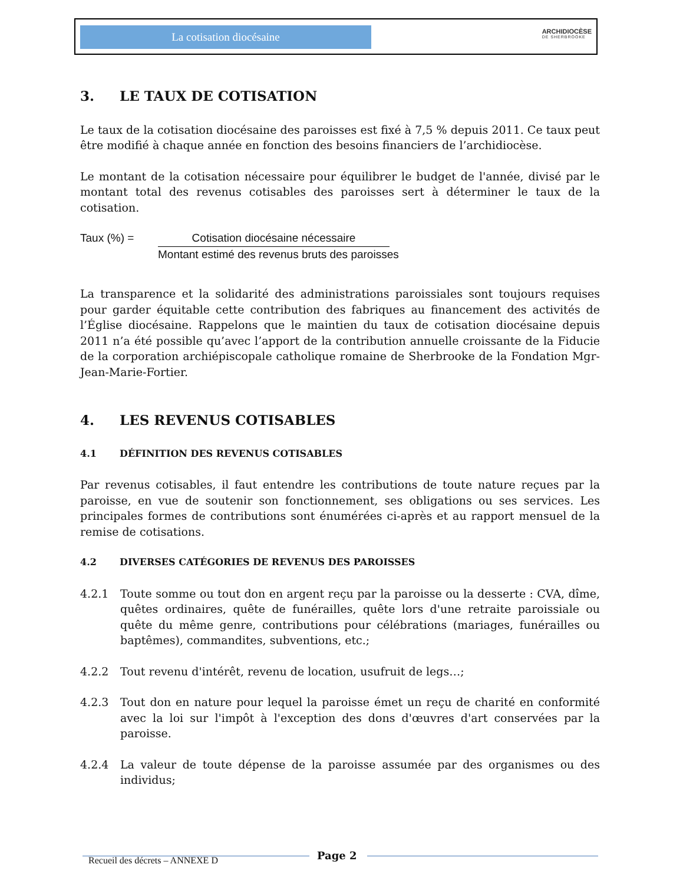La cotisation diocésaine ARCHIDIOCÈSE
DE SHERBROOKE
3. LE TAUX DE COTISATION
Le taux de la cotisation diocésaine des paroisses est fixé à 7,5 % depuis 2011. Ce taux peut être modifié à chaque année en fonction des besoins financiers de l’archidiocèse.
Le montant de la cotisation nécessaire pour équilibrer le budget de l'année, divisé par le montant total des revenus cotisables des paroisses sert à déterminer le taux de la cotisation.
Taux (%) = Cotisation diocésaine nécessaire
Montant estimé des revenus bruts des paroisses
La transparence et la solidarité des administrations paroissiales sont toujours requises pour garder équitable cette contribution des fabriques au financement des activités de l’Église diocésaine. Rappelons que le maintien du taux de cotisation diocésaine depuis 2011 n’a été possible qu’avec l’apport de la contribution annuelle croissante de la Fiducie de la corporation archiépiscopale catholique romaine de Sherbrooke de la Fondation Mgr-Jean-Marie-Fortier.
4. LES REVENUS COTISABLES
4.1 DÉFINITION DES REVENUS COTISABLES
Par revenus cotisables, il faut entendre les contributions de toute nature reçues par la paroisse, en vue de soutenir son fonctionnement, ses obligations ou ses services. Les principales formes de contributions sont énumérées ci-après et au rapport mensuel de la remise de cotisations.
4.2 DIVERSES CATÉGORIES DE REVENUS DES PAROISSES
4.2.1 Toute somme ou tout don en argent reçu par la paroisse ou la desserte : CVA, dîme, quêtes ordinaires, quête de funérailles, quête lors d'une retraite paroissiale ou quête du même genre, contributions pour célébrations (mariages, funérailles ou baptêmes), commandites, subventions, etc.;
4.2.2 Tout revenu d'intérêt, revenu de location, usufruit de legs…;
4.2.3 Tout don en nature pour lequel la paroisse émet un reçu de charité en conformité avec la loi sur l'impôt à l'exception des dons d'œuvres d'art conservées par la paroisse.
4.2.4 La valeur de toute dépense de la paroisse assumée par des organismes ou des individus;
Page 2
Recueil des décrets – ANNEXE D